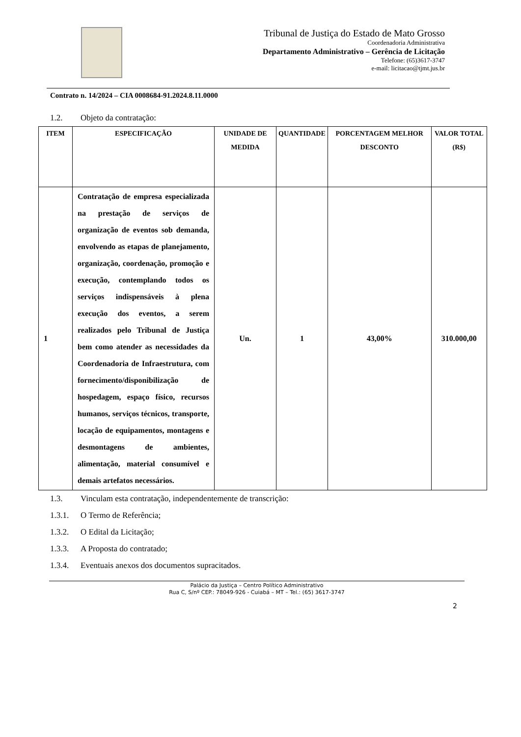Tribunal de Justiça do Estado de Mato Grosso
Coordenadoria Administrativa
Departamento Administrativo – Gerência de Licitação
Telefone: (65)3617-3747
e-mail: licitacao@tjmt.jus.br
Contrato n. 14/2024 – CIA 0008684-91.2024.8.11.0000
1.2. Objeto da contratação:
| ITEM | ESPECIFICAÇÃO | UNIDADE DE MEDIDA | QUANTIDADE | PORCENTAGEM MELHOR DESCONTO | VALOR TOTAL (R$) |
| --- | --- | --- | --- | --- | --- |
| 1 | Contratação de empresa especializada na prestação de serviços de organização de eventos sob demanda, envolvendo as etapas de planejamento, organização, coordenação, promoção e execução, contemplando todos os serviços indispensáveis à plena execução dos eventos, a serem realizados pelo Tribunal de Justiça bem como atender as necessidades da Coordenadoria de Infraestrutura, com fornecimento/disponibilização de hospedagem, espaço físico, recursos humanos, serviços técnicos, transporte, locação de equipamentos, montagens e desmontagens de ambientes, alimentação, material consumível e demais artefatos necessários. | Un. | 1 | 43,00% | 310.000,00 |
1.3. Vinculam esta contratação, independentemente de transcrição:
1.3.1. O Termo de Referência;
1.3.2. O Edital da Licitação;
1.3.3. A Proposta do contratado;
1.3.4. Eventuais anexos dos documentos supracitados.
Palácio da Justiça – Centro Político Administrativo
Rua C, S/nº CEP.: 78049-926 - Cuiabá – MT – Tel.: (65) 3617-3747
2